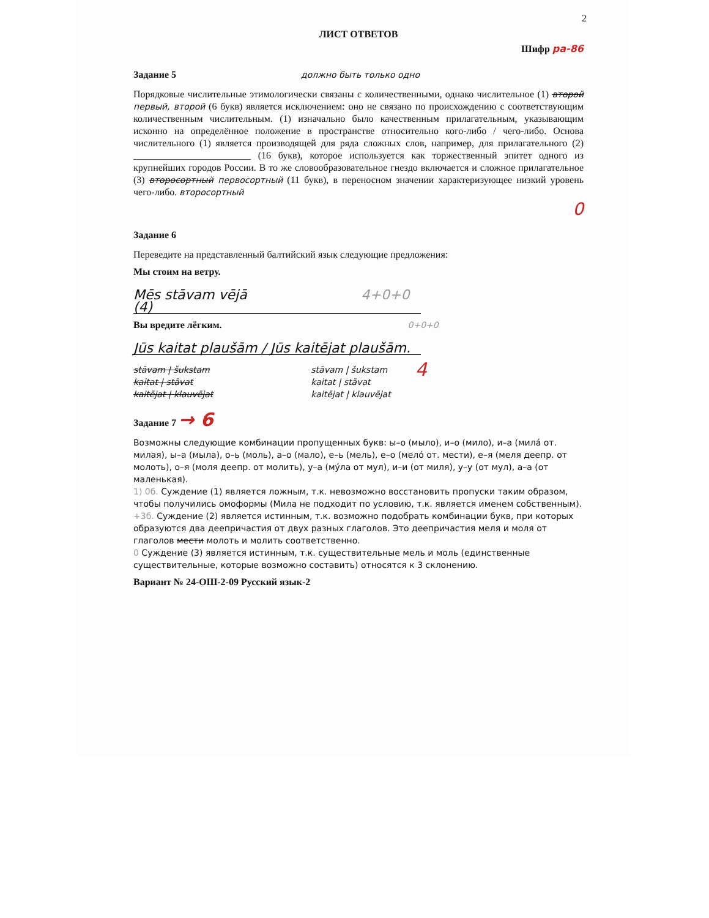2
ЛИСТ ОТВЕТОВ
Шифр ра-86
Задание 5 должно быть только одно
Порядковые числительные этимологически связаны с количественными, однако числительное (1) второй первый, второй (6 букв) является исключением: оно не связано по происхождению с соответствующим количественным числительным. (1) изначально было качественным прилагательным, указывающим исконно на определённое положение в пространстве относительно кого-либо / чего-либо. Основа числительного (1) является производящей для ряда сложных слов, например, для прилагательного (2) ________________________ (16 букв), которое используется как торжественный эпитет одного из крупнейших городов России. В то же словообразовательное гнездо включается и сложное прилагательное (3) второсортный первосортный (11 букв), в переносном значении характеризующее низкий уровень чего-либо. второсортный
0
Задание 6
Переведите на представленный балтийский язык следующие предложения:
Мы стоим на ветру.
Mēs stāvam vējā 4+0+0 (4)
Вы вредите лёгким. 0+0+0
Jūs kaitat plaušām / Jūs kaitējat plaušām.
stāvam | šukstam
kaitat | stāvat
kaitējat | klauvējat
stāvam | šukstam
kaitat | stāvat
kaitējat | klauvējat
4
Задание 7 → 6
Возможны следующие комбинации пропущенных букв: ы–о (мыло), и–о (мило), и–а (милá от. милая), ы–а (мыла), о–ь (моль), а–о (мало), е–ь (мель), е–о (мелó от. мести), е–я (меля деепр. от молоть), о–я (моля деепр. от молить), у–а (мýла от мул), и–и (от миля), у–у (от мул), а–а (от маленькая).
1) 0б. Суждение (1) является ложным, т.к. невозможно восстановить пропуски таким образом, чтобы получились омоформы (Мила не подходит по условию, т.к. является именем собственным).
+3б. Суждение (2) является истинным, т.к. возможно подобрать комбинации букв, при которых образуются два деепричастия от двух разных глаголов. Это деепричастия меля и моля от глаголов мести молоть и молить соответственно.
0 Суждение (3) является истинным, т.к. существительные мель и моль (единственные существительные, которые возможно составить) относятся к 3 склонению.
Вариант № 24-ОШ-2-09 Русский язык-2